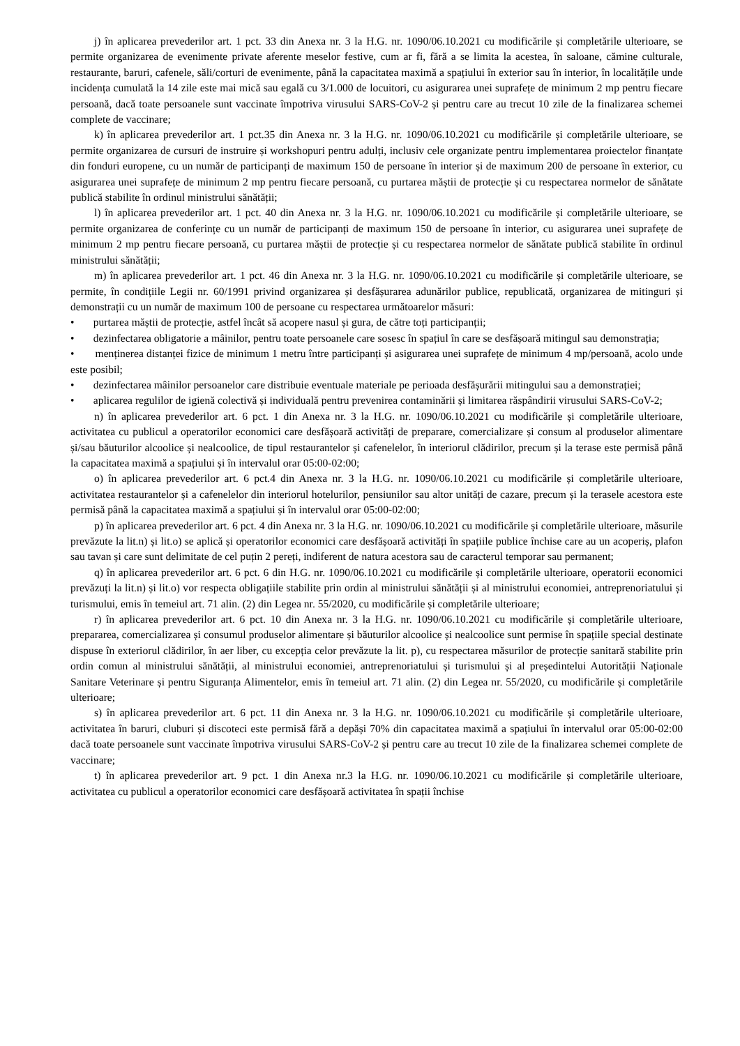j) în aplicarea prevederilor art. 1 pct. 33 din Anexa nr. 3 la H.G. nr. 1090/06.10.2021 cu modificările și completările ulterioare, se permite organizarea de evenimente private aferente meselor festive, cum ar fi, fără a se limita la acestea, în saloane, cămine culturale, restaurante, baruri, cafenele, săli/corturi de evenimente, până la capacitatea maximă a spațiului în exterior sau în interior, în localitățile unde incidența cumulată la 14 zile este mai mică sau egală cu 3/1.000 de locuitori, cu asigurarea unei suprafețe de minimum 2 mp pentru fiecare persoană, dacă toate persoanele sunt vaccinate împotriva virusului SARS-CoV-2 și pentru care au trecut 10 zile de la finalizarea schemei complete de vaccinare;
k) în aplicarea prevederilor art. 1 pct.35 din Anexa nr. 3 la H.G. nr. 1090/06.10.2021 cu modificările și completările ulterioare, se permite organizarea de cursuri de instruire și workshopuri pentru adulți, inclusiv cele organizate pentru implementarea proiectelor finanțate din fonduri europene, cu un număr de participanți de maximum 150 de persoane în interior și de maximum 200 de persoane în exterior, cu asigurarea unei suprafețe de minimum 2 mp pentru fiecare persoană, cu purtarea măștii de protecție și cu respectarea normelor de sănătate publică stabilite în ordinul ministrului sănătății;
l) în aplicarea prevederilor art. 1 pct. 40 din Anexa nr. 3 la H.G. nr. 1090/06.10.2021 cu modificările și completările ulterioare, se permite organizarea de conferințe cu un număr de participanți de maximum 150 de persoane în interior, cu asigurarea unei suprafețe de minimum 2 mp pentru fiecare persoană, cu purtarea măștii de protecție și cu respectarea normelor de sănătate publică stabilite în ordinul ministrului sănătății;
m) în aplicarea prevederilor art. 1 pct. 46 din Anexa nr. 3 la H.G. nr. 1090/06.10.2021 cu modificările și completările ulterioare, se permite, în condițiile Legii nr. 60/1991 privind organizarea și desfășurarea adunărilor publice, republicată, organizarea de mitinguri și demonstrații cu un număr de maximum 100 de persoane cu respectarea următoarelor măsuri:
• purtarea măștii de protecție, astfel încât să acopere nasul și gura, de către toți participanții;
• dezinfectarea obligatorie a mâinilor, pentru toate persoanele care sosesc în spațiul în care se desfășoară mitingul sau demonstrația;
• menținerea distanței fizice de minimum 1 metru între participanți și asigurarea unei suprafețe de minimum 4 mp/persoană, acolo unde este posibil;
• dezinfectarea mâinilor persoanelor care distribuie eventuale materiale pe perioada desfășurării mitingului sau a demonstrației;
• aplicarea regulilor de igienă colectivă și individuală pentru prevenirea contaminării și limitarea răspândirii virusului SARS-CoV-2;
n) în aplicarea prevederilor art. 6 pct. 1 din Anexa nr. 3 la H.G. nr. 1090/06.10.2021 cu modificările și completările ulterioare, activitatea cu publicul a operatorilor economici care desfășoară activități de preparare, comercializare și consum al produselor alimentare și/sau băuturilor alcoolice și nealcoolice, de tipul restaurantelor și cafenelelor, în interiorul clădirilor, precum și la terase este permisă până la capacitatea maximă a spațiului și în intervalul orar 05:00-02:00;
o) în aplicarea prevederilor art. 6 pct.4 din Anexa nr. 3 la H.G. nr. 1090/06.10.2021 cu modificările și completările ulterioare, activitatea restaurantelor și a cafenelelor din interiorul hotelurilor, pensiunilor sau altor unități de cazare, precum și la terasele acestora este permisă până la capacitatea maximă a spațiului și în intervalul orar 05:00-02:00;
p) în aplicarea prevederilor art. 6 pct. 4 din Anexa nr. 3 la H.G. nr. 1090/06.10.2021 cu modificările și completările ulterioare, măsurile prevăzute la lit.n) și lit.o) se aplică și operatorilor economici care desfășoară activități în spațiile publice închise care au un acoperiș, plafon sau tavan și care sunt delimitate de cel puțin 2 pereți, indiferent de natura acestora sau de caracterul temporar sau permanent;
q) în aplicarea prevederilor art. 6 pct. 6 din H.G. nr. 1090/06.10.2021 cu modificările și completările ulterioare, operatorii economici prevăzuți la lit.n) și lit.o) vor respecta obligațiile stabilite prin ordin al ministrului sănătății și al ministrului economiei, antreprenoriatului și turismului, emis în temeiul art. 71 alin. (2) din Legea nr. 55/2020, cu modificările și completările ulterioare;
r) în aplicarea prevederilor art. 6 pct. 10 din Anexa nr. 3 la H.G. nr. 1090/06.10.2021 cu modificările și completările ulterioare, prepararea, comercializarea și consumul produselor alimentare și băuturilor alcoolice și nealcoolice sunt permise în spațiile special destinate dispuse în exteriorul clădirilor, în aer liber, cu excepția celor prevăzute la lit. p), cu respectarea măsurilor de protecție sanitară stabilite prin ordin comun al ministrului sănătății, al ministrului economiei, antreprenoriatului și turismului și al președintelui Autorității Naționale Sanitare Veterinare și pentru Siguranța Alimentelor, emis în temeiul art. 71 alin. (2) din Legea nr. 55/2020, cu modificările și completările ulterioare;
s) în aplicarea prevederilor art. 6 pct. 11 din Anexa nr. 3 la H.G. nr. 1090/06.10.2021 cu modificările și completările ulterioare, activitatea în baruri, cluburi și discoteci este permisă fără a depăși 70% din capacitatea maximă a spațiului în intervalul orar 05:00-02:00 dacă toate persoanele sunt vaccinate împotriva virusului SARS-CoV-2 și pentru care au trecut 10 zile de la finalizarea schemei complete de vaccinare;
t) în aplicarea prevederilor art. 9 pct. 1 din Anexa nr.3 la H.G. nr. 1090/06.10.2021 cu modificările și completările ulterioare, activitatea cu publicul a operatorilor economici care desfășoară activitatea în spații închise